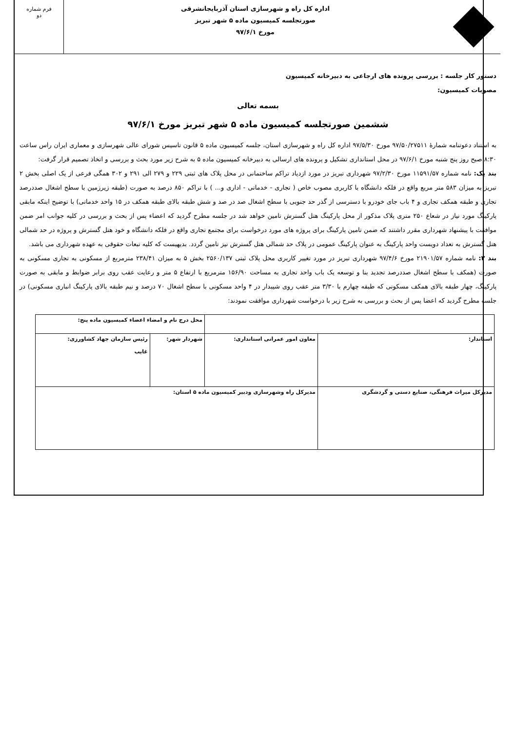اداره کل راه و شهرسازی استان آذربایجانشرقی
صورتجلسه کمیسیون ماده ۵ شهر تبریز
مورخ ۹۷/۶/۱
فرم شماره
دو
دستور کار جلسه : بررسی پرونده های ارجاعی به دبیرخانه کمیسیون
مصوبات کمیسیون:
بسمه تعالی
ششمین صورتجلسه کمیسیون ماده ۵ شهر تبریز مورخ ۹۷/۶/۱
به استناد دعوتنامه شمارهٔ ۹۷/۵۰/۲۷۵۱۱ مورخ ۹۷/۵/۳۰ اداره کل راه و شهرسازی استان، جلسه کمیسیون ماده ۵ قانون تاسیس شورای عالی شهرسازی و معماری ایران راس ساعت ۸:۳۰ صبح روز پنج شنبه مورخ ۹۷/۶/۱ در محل استانداری تشکیل و پرونده های ارسالی به دبیرخانه کمیسیون ماده ۵ به شرح زیر مورد بحث و بررسی و اتخاذ تصمیم قرار گرفت:
بند یک: نامه شماره ۱۱۵۹۱/۵۷ مورخ ۹۷/۲/۳۰ شهرداری تبریز در مورد ازدیاد تراکم ساختمانی در محل پلاک های ثبتی ۲۲۹ و ۲۷۹ الی ۲۹۱ و ۳۰۲ همگی فرعی از یک اصلی بخش ۲ تبریز به میزان ۵۸۳ متر مربع واقع در فلکه دانشگاه با کاربری مصوب خاص ( تجاری - خدماتی - اداری و... ) با تراکم ۸۵۰ درصد به صورت (طبقه زیرزمین با سطح اشغال صددرصد تجاری و طبقه همکف تجاری و ۴ باب جای خودرو با دسترسی از گذر حد جنوبی با سطح اشغال صد در صد و شش طبقه بالای طبقه همکف در ۱۵ واحد خدماتی) با توضیح اینکه مابقی پارکینگ مورد نیاز در شعاع ۲۵۰ متری پلاک مذکور از محل پارکینگ هتل گسترش تامین خواهد شد در جلسه مطرح گردید که اعضاء پس از بحث و بررسی در کلیه جوانب امر ضمن موافقت با پیشنهاد شهرداری مقرر داشتند که ضمن تامین پارکینگ برای پروژه های مورد درخواست برای مجتمع تجاری واقع در فلکه دانشگاه و خود هتل گسترش و پروژه در حد شمالی هتل گسترش به تعداد دویست واحد پارکینگ به عنوان پارکینگ عمومی در پلاک حد شمالی هتل گسترش نیز تامین گردد. بدیهیست که کلیه تبعات حقوقی به عهده شهرداری می باشد.
بند ۲: نامه شماره ۲۱۹۰۱/۵۷ مورخ ۹۷/۴/۶ شهرداری تبریز در مورد تغییر کاربری محل پلاک ثبتی ۲۵۶۰/۱۳۷ بخش ۵ به میزان ۲۳۸/۴۱ مترمربع از مسکونی به تجاری مسکونی به صورت (همکف با سطح اشغال صددرصد تجدید بنا و توسعه یک باب واحد تجاری به مساحت ۱۵۶/۹۰ مترمربع با ارتفاع ۵ متر و رعایت عقب روی برابر ضوابط و مابقی به صورت پارکینگ، چهار طبقه بالای همکف مسکونی که طبقه چهارم با ۳/۳۰ متر عقب روی شیبدار در ۴ واحد مسکونی با سطح اشغال ۷۰ درصد و نیم طبقه بالای پارکینگ انباری مسکونی) در جلسه مطرح گردید که اعضا پس از بحث و بررسی به شرح زیر با درخواست شهرداری موافقت نمودند:
| | | محل درج نام و امضاء اعضاء کمیسیون ماده پنج: | |
| استاندار: | معاون امور عمرانی استانداری: | شهردار شهر: | رئیس سازمان جهاد کشاورزی: غایب |
| مدیرکل میراث فرهنگی، صنایع دستی و گردشگری | مدیرکل راه وشهرسازی ودبیر کمیسیون ماده ۵ استان: | | |